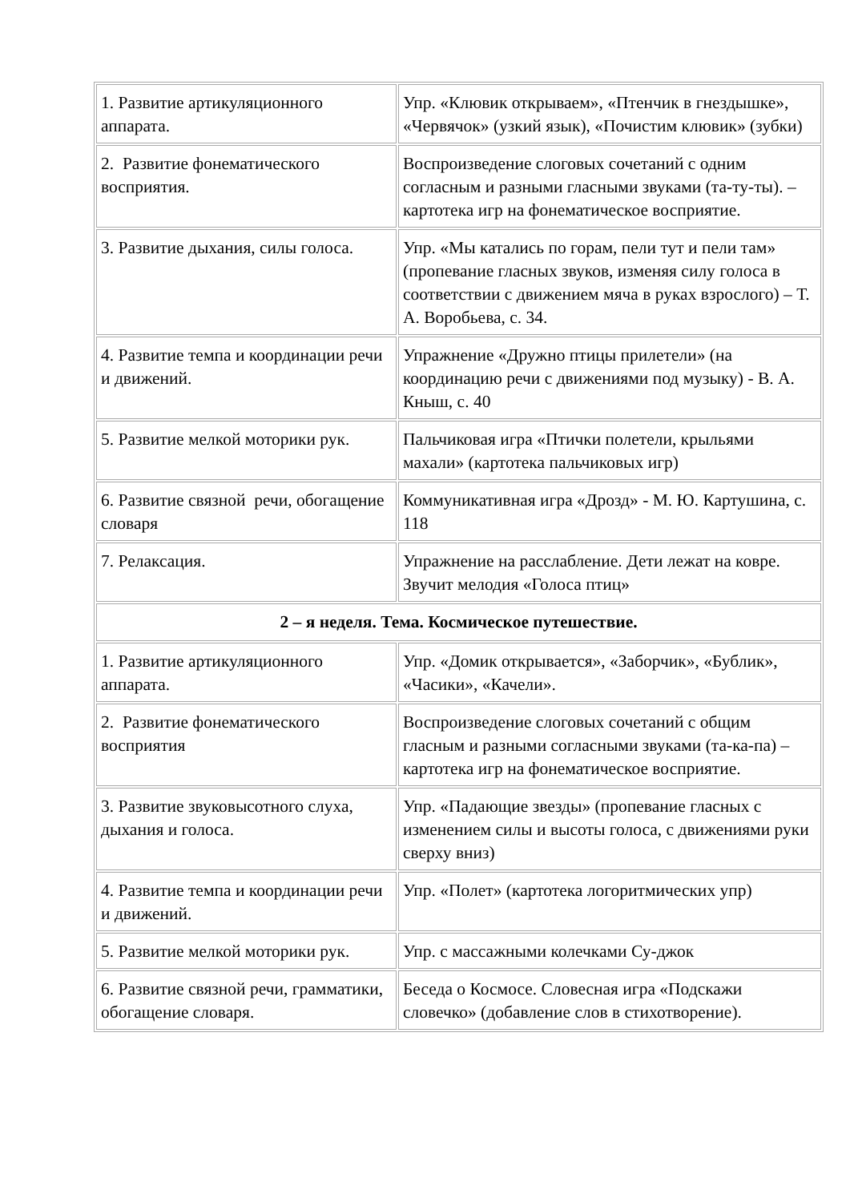| 1. Развитие артикуляционного аппарата. | Упр. «Клювик открываем», «Птенчик в гнездышке», «Червячок» (узкий язык), «Почистим клювик» (зубки) |
| 2. Развитие фонематического восприятия. | Воспроизведение слоговых сочетаний с одним согласным и разными гласными звуками (та-ту-ты). – картотека игр на фонематическое восприятие. |
| 3. Развитие дыхания, силы голоса. | Упр. «Мы катались по горам, пели тут и пели там» (пропевание гласных звуков, изменяя силу голоса в соответствии с движением мяча в руках взрослого) – Т. А. Воробьева, с. 34. |
| 4. Развитие темпа и координации речи и движений. | Упражнение «Дружно птицы прилетели» (на координацию речи с движениями под музыку) - В. А. Кныш, с. 40 |
| 5. Развитие мелкой моторики рук. | Пальчиковая игра «Птички полетели, крыльями махали» (картотека пальчиковых игр) |
| 6. Развитие связной речи, обогащение словаря | Коммуникативная игра «Дрозд» - М. Ю. Картушина, с. 118 |
| 7. Релаксация. | Упражнение на расслабление. Дети лежат на ковре. Звучит мелодия «Голоса птиц» |
| 2 – я неделя. Тема. Космическое путешествие. | |
| 1. Развитие артикуляционного аппарата. | Упр. «Домик открывается», «Заборчик», «Бублик», «Часики», «Качели». |
| 2. Развитие фонематического восприятия | Воспроизведение слоговых сочетаний с общим гласным и разными согласными звуками (та-ка-па) – картотека игр на фонематическое восприятие. |
| 3. Развитие звуковысотного слуха, дыхания и голоса. | Упр. «Падающие звезды» (пропевание гласных с изменением силы и высоты голоса, с движениями руки сверху вниз) |
| 4. Развитие темпа и координации речи и движений. | Упр. «Полет» (картотека логоритмических упр) |
| 5. Развитие мелкой моторики рук. | Упр. с массажными колечками Су-джок |
| 6. Развитие связной речи, грамматики, обогащение словаря. | Беседа о Космосе. Словесная игра «Подскажи словечко» (добавление слов в стихотворение). |